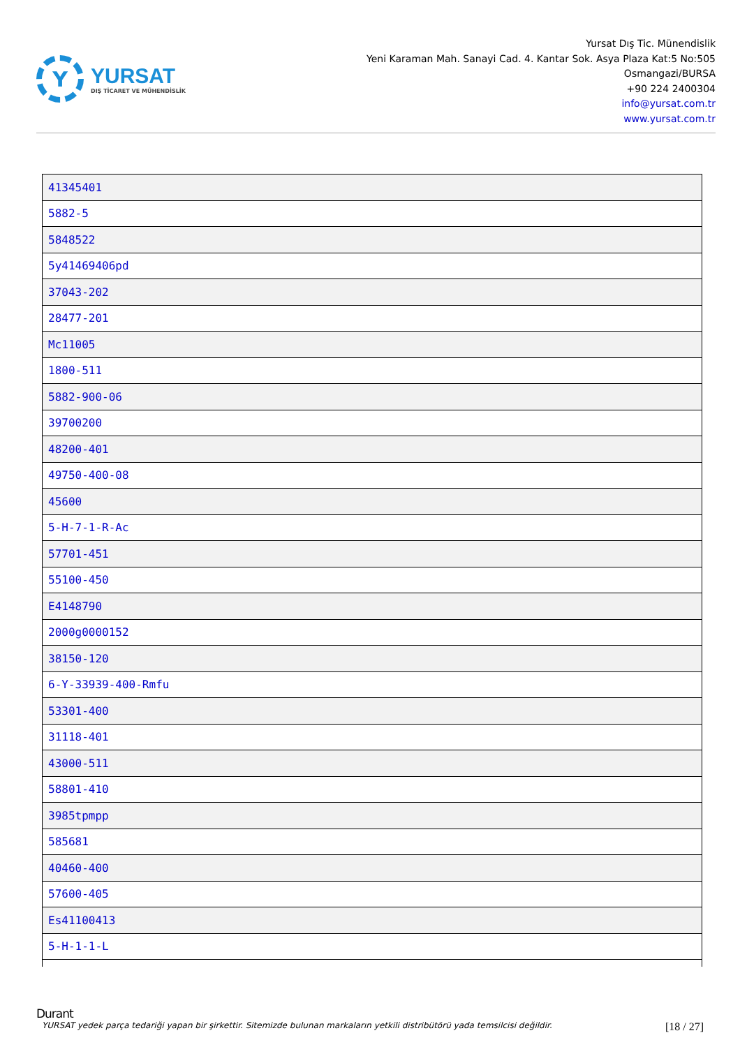Y
YURSAT
DIŞ TİCARET VE MÜHENDİSLİK
Yursat Dış Tic. Münendislik
Yeni Karaman Mah. Sanayi Cad. 4. Kantar Sok. Asya Plaza Kat:5 No:505
Osmangazi/BURSA
+90 224 2400304
info@yursat.com.tr
www.yursat.com.tr
| 41345401 |
| 5882-5 |
| 5848522 |
| 5y41469406pd |
| 37043-202 |
| 28477-201 |
| Mc11005 |
| 1800-511 |
| 5882-900-06 |
| 39700200 |
| 48200-401 |
| 49750-400-08 |
| 45600 |
| 5-H-7-1-R-Ac |
| 57701-451 |
| 55100-450 |
| E4148790 |
| 2000g0000152 |
| 38150-120 |
| 6-Y-33939-400-Rmfu |
| 53301-400 |
| 31118-401 |
| 43000-511 |
| 58801-410 |
| 3985tpmpp |
| 585681 |
| 40460-400 |
| 57600-405 |
| Es41100413 |
| 5-H-1-1-L |
Durant
YURSAT yedek parça tedariği yapan bir şirkettir. Sitemizde bulunan markaların yetkili distribütörü yada temsilcisi değildir. [18 / 27]